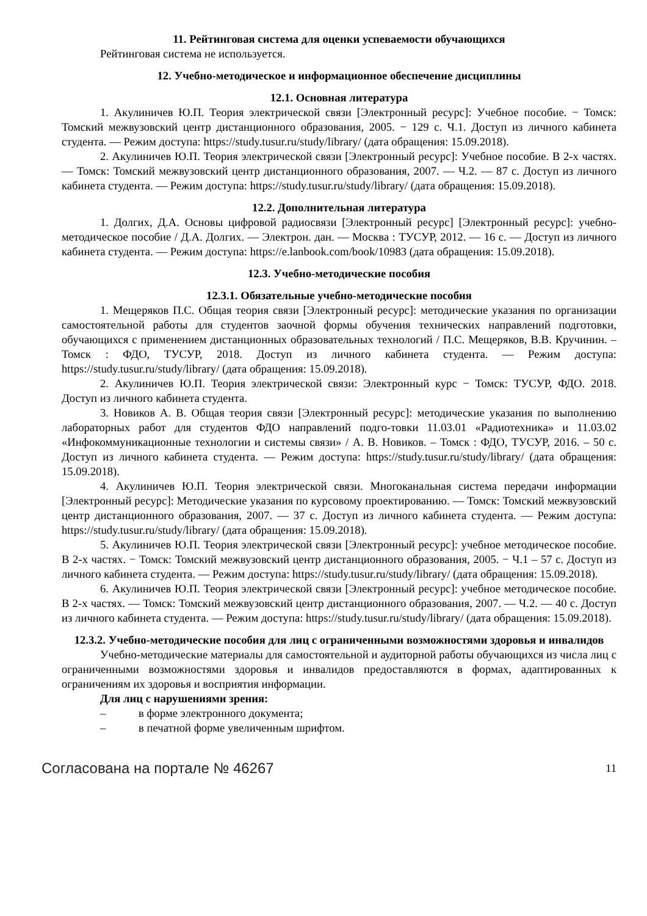11. Рейтинговая система для оценки успеваемости обучающихся
Рейтинговая система не используется.
12. Учебно-методическое и информационное обеспечение дисциплины
12.1. Основная литература
1. Акулиничев Ю.П. Теория электрической связи [Электронный ресурс]: Учебное пособие. − Томск: Томский межвузовский центр дистанционного образования, 2005. − 129 с. Ч.1. Доступ из личного кабинета студента. — Режим доступа: https://study.tusur.ru/study/library/ (дата обращения: 15.09.2018).
2. Акулиничев Ю.П. Теория электрической связи [Электронный ресурс]: Учебное пособие. В 2-х частях. — Томск: Томский межвузовский центр дистанционного образования, 2007. — Ч.2. — 87 с. Доступ из личного кабинета студента. — Режим доступа: https://study.tusur.ru/study/library/ (дата обращения: 15.09.2018).
12.2. Дополнительная литература
1. Долгих, Д.А. Основы цифровой радиосвязи [Электронный ресурс] [Электронный ресурс]: учебно-методическое пособие / Д.А. Долгих. — Электрон. дан. — Москва : ТУСУР, 2012. — 16 с. — Доступ из личного кабинета студента. — Режим доступа: https://e.lanbook.com/book/10983 (дата обращения: 15.09.2018).
12.3. Учебно-методические пособия
12.3.1. Обязательные учебно-методические пособия
1. Мещеряков П.С. Общая теория связи [Электронный ресурс]: методические указания по организации самостоятельной работы для студентов заочной формы обучения технических направлений подготовки, обучающихся с применением дистанционных образовательных технологий / П.С. Мещеряков, В.В. Кручинин. – Томск : ФДО, ТУСУР, 2018. Доступ из личного кабинета студента. — Режим доступа: https://study.tusur.ru/study/library/ (дата обращения: 15.09.2018).
2. Акулиничев Ю.П. Теория электрической связи: Электронный курс − Томск: ТУСУР, ФДО. 2018. Доступ из личного кабинета студента.
3. Новиков А. В. Общая теория связи [Электронный ресурс]: методические указания по выполнению лабораторных работ для студентов ФДО направлений подго-товки 11.03.01 «Радиотехника» и 11.03.02 «Инфокоммуникационные технологии и системы связи» / А. В. Новиков. – Томск : ФДО, ТУСУР, 2016. – 50 с. Доступ из личного кабинета студента. — Режим доступа: https://study.tusur.ru/study/library/ (дата обращения: 15.09.2018).
4. Акулиничев Ю.П. Теория электрической связи. Многоканальная система передачи информации [Электронный ресурс]: Методические указания по курсовому проектированию. — Томск: Томский межвузовский центр дистанционного образования, 2007. — 37 с. Доступ из личного кабинета студента. — Режим доступа: https://study.tusur.ru/study/library/ (дата обращения: 15.09.2018).
5. Акулиничев Ю.П. Теория электрической связи [Электронный ресурс]: учебное методическое пособие. В 2-х частях. − Томск: Томский межвузовский центр дистанционного образования, 2005. − Ч.1 – 57 с. Доступ из личного кабинета студента. — Режим доступа: https://study.tusur.ru/study/library/ (дата обращения: 15.09.2018).
6. Акулиничев Ю.П. Теория электрической связи [Электронный ресурс]: учебное методическое пособие. В 2-х частях. — Томск: Томский межвузовский центр дистанционного образования, 2007. — Ч.2. — 40 с. Доступ из личного кабинета студента. — Режим доступа: https://study.tusur.ru/study/library/ (дата обращения: 15.09.2018).
12.3.2. Учебно-методические пособия для лиц с ограниченными возможностями здоровья и инвалидов
Учебно-методические материалы для самостоятельной и аудиторной работы обучающихся из числа лиц с ограниченными возможностями здоровья и инвалидов предоставляются в формах, адаптированных к ограничениям их здоровья и восприятия информации.
Для лиц с нарушениями зрения:
– в форме электронного документа;
– в печатной форме увеличенным шрифтом.
Согласована на портале № 46267
11